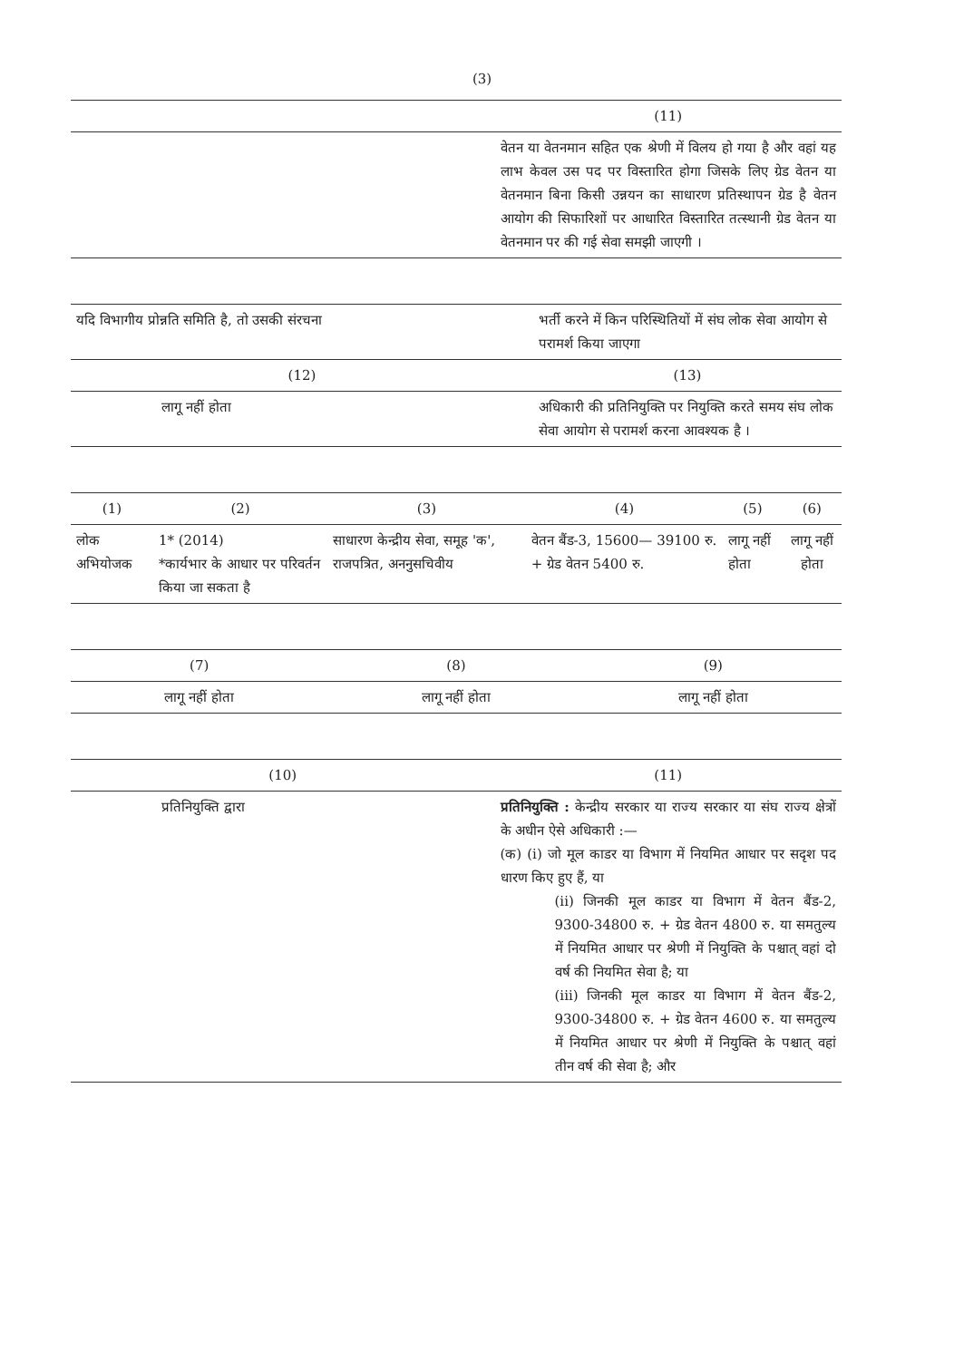(3)
| | (11) |
| --- | --- |
| | वेतन या वेतनमान सहित एक श्रेणी में विलय हो गया है और वहां यह लाभ केवल उस पद पर विस्तारित होगा जिसके लिए ग्रेड वेतन या वेतनमान बिना किसी उन्नयन का साधारण प्रतिस्थापन ग्रेड है वेतन आयोग की सिफारिशों पर आधारित विस्तारित तत्स्थानी ग्रेड वेतन या वेतनमान पर की गई सेवा समझी जाएगी । |
| यदि विभागीय प्रोन्नति समिति है, तो उसकी संरचना | भर्ती करने में किन परिस्थितियों में संघ लोक सेवा आयोग से परामर्श किया जाएगा |
| --- | --- |
| (12) | (13) |
| लागू नहीं होता | अधिकारी की प्रतिनियुक्ति पर नियुक्ति करते समय संघ लोक सेवा आयोग से परामर्श करना आवश्यक है । |
| (1) | (2) | (3) | (4) | (5) | (6) |
| --- | --- | --- | --- | --- | --- |
| लोक अभियोजक | 1* (2014) *कार्यभार के आधार पर परिवर्तन किया जा सकता है | साधारण केन्द्रीय सेवा, समूह 'क', राजपत्रित, अननुसचिवीय | वेतन बैंड-3, 15600— 39100 रु. + ग्रेड वेतन 5400 रु. | लागू नहीं होता | लागू नहीं होता |
| (7) | (8) | (9) |
| --- | --- | --- |
| लागू नहीं होता | लागू नहीं होता | लागू नहीं होता |
| (10) | (11) |
| --- | --- |
| प्रतिनियुक्ति द्वारा | प्रतिनियुक्ति : केन्द्रीय सरकार या राज्य सरकार या संघ राज्य क्षेत्रों के अधीन ऐसे अधिकारी :— (क) (i) जो मूल काडर या विभाग में नियमित आधार पर सदृश पद धारण किए हुए हैं, या (ii) जिनकी मूल काडर या विभाग में वेतन बैंड-2, 9300-34800 रु. + ग्रेड वेतन 4800 रु. या समतुल्य में नियमित आधार पर श्रेणी में नियुक्ति के पश्चात् वहां दो वर्ष की नियमित सेवा है; या (iii) जिनकी मूल काडर या विभाग में वेतन बैंड-2, 9300-34800 रु. + ग्रेड वेतन 4600 रु. या समतुल्य में नियमित आधार पर श्रेणी में नियुक्ति के पश्चात् वहां तीन वर्ष की सेवा है; और |